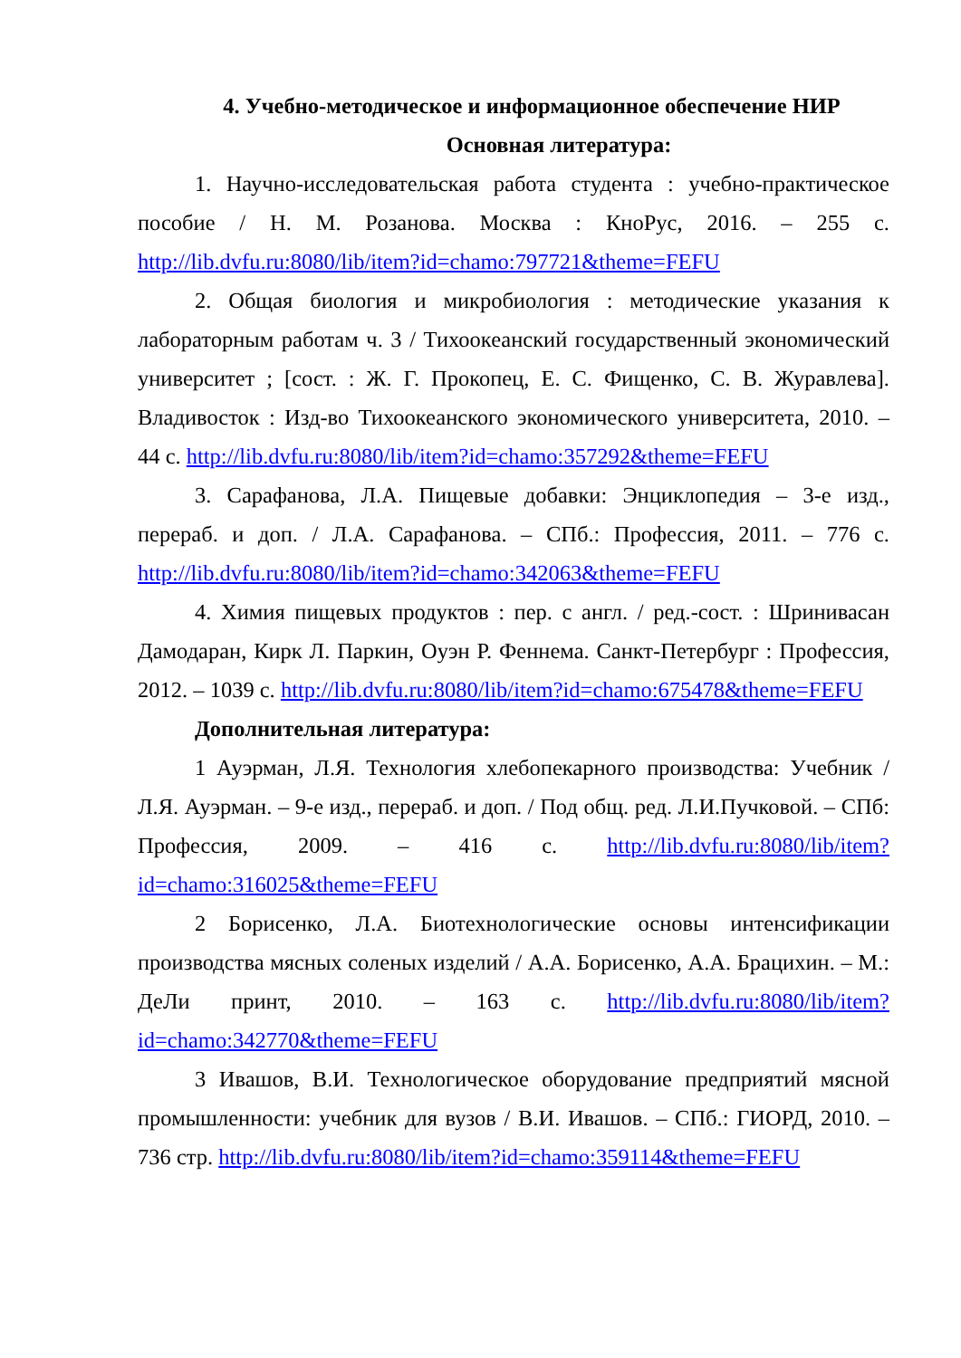4. Учебно-методическое и информационное обеспечение НИР
Основная литература:
1. Научно-исследовательская работа студента : учебно-практическое пособие / Н. М. Розанова. Москва : КноРус, 2016. – 255 с. http://lib.dvfu.ru:8080/lib/item?id=chamo:797721&theme=FEFU
2. Общая биология и микробиология : методические указания к лабораторным работам ч. 3 / Тихоокеанский государственный экономический университет ; [сост. : Ж. Г. Прокопец, Е. С. Фищенко, С. В. Журавлева]. Владивосток : Изд-во Тихоокеанского экономического университета, 2010. – 44 с. http://lib.dvfu.ru:8080/lib/item?id=chamo:357292&theme=FEFU
3. Сарафанова, Л.А. Пищевые добавки: Энциклопедия – 3-е изд., перераб. и доп. / Л.А. Сарафанова. – СПб.: Профессия, 2011. – 776 с. http://lib.dvfu.ru:8080/lib/item?id=chamo:342063&theme=FEFU
4. Химия пищевых продуктов : пер. с англ. / ред.-сост. : Шринивасан Дамодаран, Кирк Л. Паркин, Оуэн Р. Феннема. Санкт-Петербург : Профессия, 2012. – 1039 с. http://lib.dvfu.ru:8080/lib/item?id=chamo:675478&theme=FEFU
Дополнительная литература:
1 Ауэрман, Л.Я. Технология хлебопекарного производства: Учебник / Л.Я. Ауэрман. – 9-е изд., перераб. и доп. / Под общ. ред. Л.И.Пучковой. – СПб: Профессия, 2009. – 416 с. http://lib.dvfu.ru:8080/lib/item?id=chamo:316025&theme=FEFU
2 Борисенко, Л.А. Биотехнологические основы интенсификации производства мясных соленых изделий / А.А. Борисенко, А.А. Брацихин. – М.: ДеЛи принт, 2010. – 163 с. http://lib.dvfu.ru:8080/lib/item?id=chamo:342770&theme=FEFU
3 Ивашов, В.И. Технологическое оборудование предприятий мясной промышленности: учебник для вузов / В.И. Ивашов. – СПб.: ГИОРД, 2010. – 736 стр. http://lib.dvfu.ru:8080/lib/item?id=chamo:359114&theme=FEFU